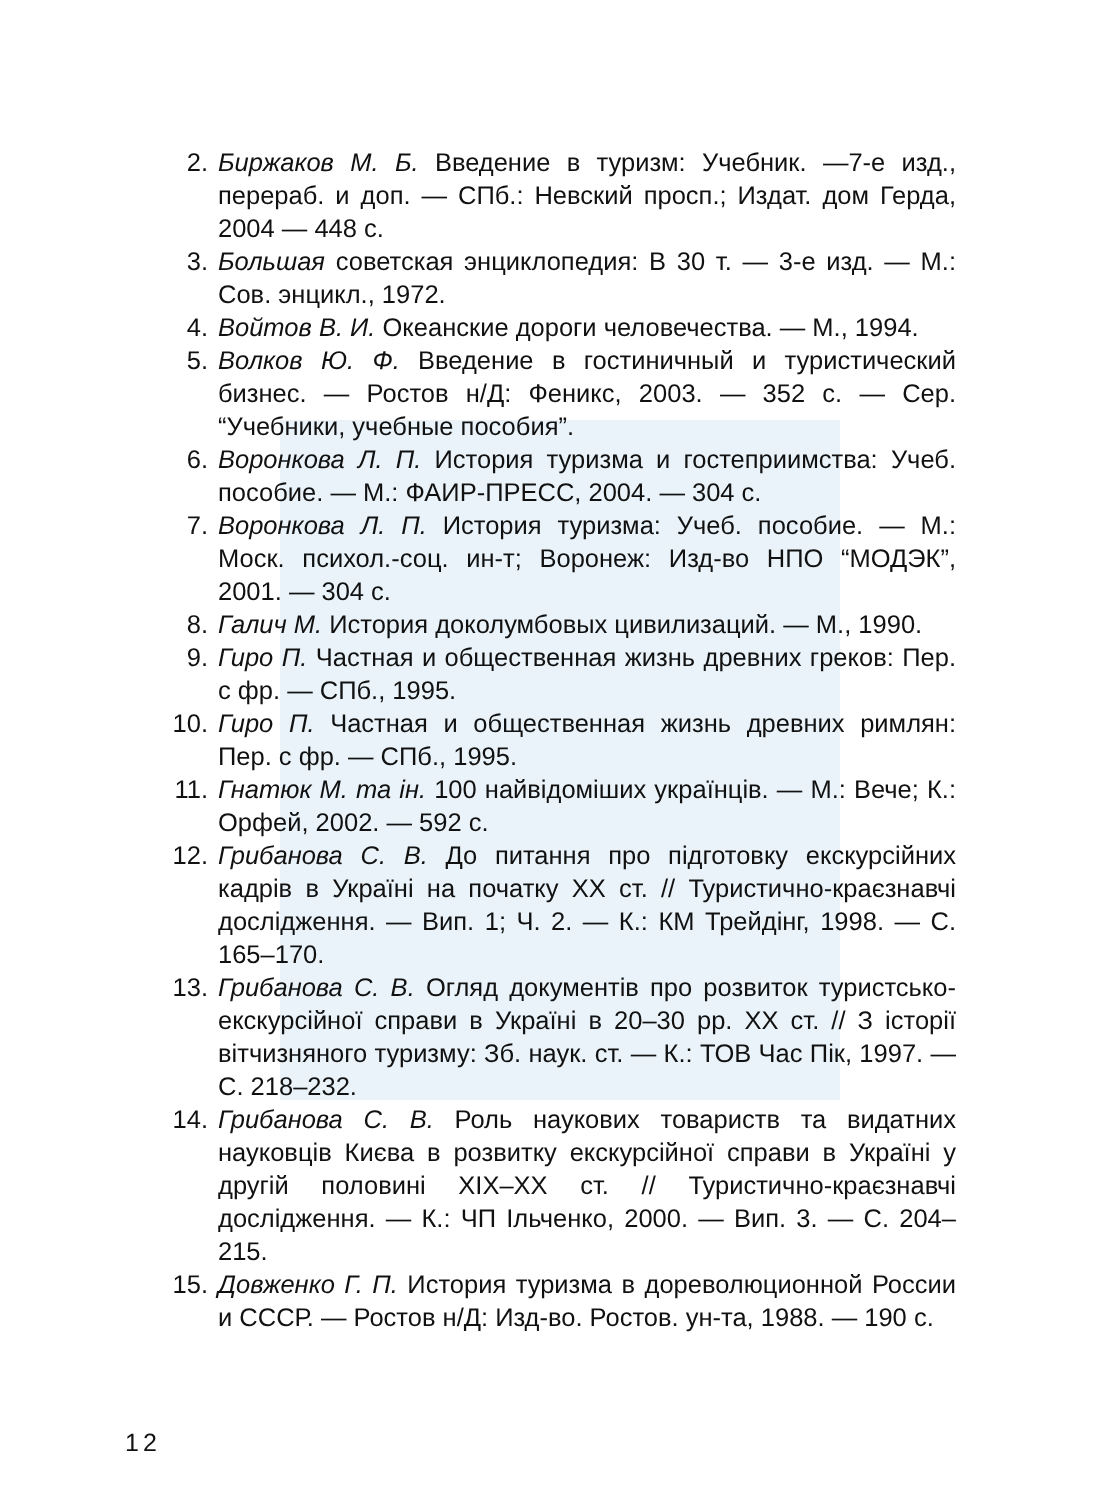2. Биржаков М. Б. Введение в туризм: Учебник. —7-е изд., перераб. и доп. — СПб.: Невский просп.; Издат. дом Герда, 2004 — 448 с.
3. Большая советская энциклопедия: В 30 т. — 3-е изд. — М.: Сов. энцикл., 1972.
4. Войтов В. И. Океанские дороги человечества. — М., 1994.
5. Волков Ю. Ф. Введение в гостиничный и туристический бизнес. — Ростов н/Д: Феникс, 2003. — 352 с. — Сер. “Учебники, учебные пособия”.
6. Воронкова Л. П. История туризма и гостеприимства: Учеб. пособие. — М.: ФАИР-ПРЕСС, 2004. — 304 с.
7. Воронкова Л. П. История туризма: Учеб. пособие. — М.: Моск. психол.-соц. ин-т; Воронеж: Изд-во НПО “МОДЭК”, 2001. — 304 с.
8. Галич М. История доколумбовых цивилизаций. — М., 1990.
9. Гиро П. Частная и общественная жизнь древних греков: Пер. с фр. — СПб., 1995.
10. Гиро П. Частная и общественная жизнь древних римлян: Пер. с фр. — СПб., 1995.
11. Гнатюк М. та ін. 100 найвідоміших українців. — М.: Вече; К.: Орфей, 2002. — 592 с.
12. Грибанова С. В. До питання про підготовку екскурсійних кадрів в Україні на початку XX ст. // Туристично-краєзнавчі дослідження. — Вип. 1; Ч. 2. — К.: КМ Трейдінг, 1998. — С. 165–170.
13. Грибанова С. В. Огляд документів про розвиток туристсько-екскурсійної справи в Україні в 20–30 рр. XX ст. // З історії вітчизняного туризму: Зб. наук. ст. — К.: ТОВ Час Пік, 1997. — С. 218–232.
14. Грибанова С. В. Роль наукових товариств та видатних науковців Києва в розвитку екскурсійної справи в Україні у другій половині XIX–XX ст. // Туристично-краєзнавчі дослідження. — К.: ЧП Ільченко, 2000. — Вип. 3. — С. 204–215.
15. Довженко Г. П. История туризма в дореволюционной России и СССР. — Ростов н/Д: Изд-во. Ростов. ун-та, 1988. — 190 с.
12